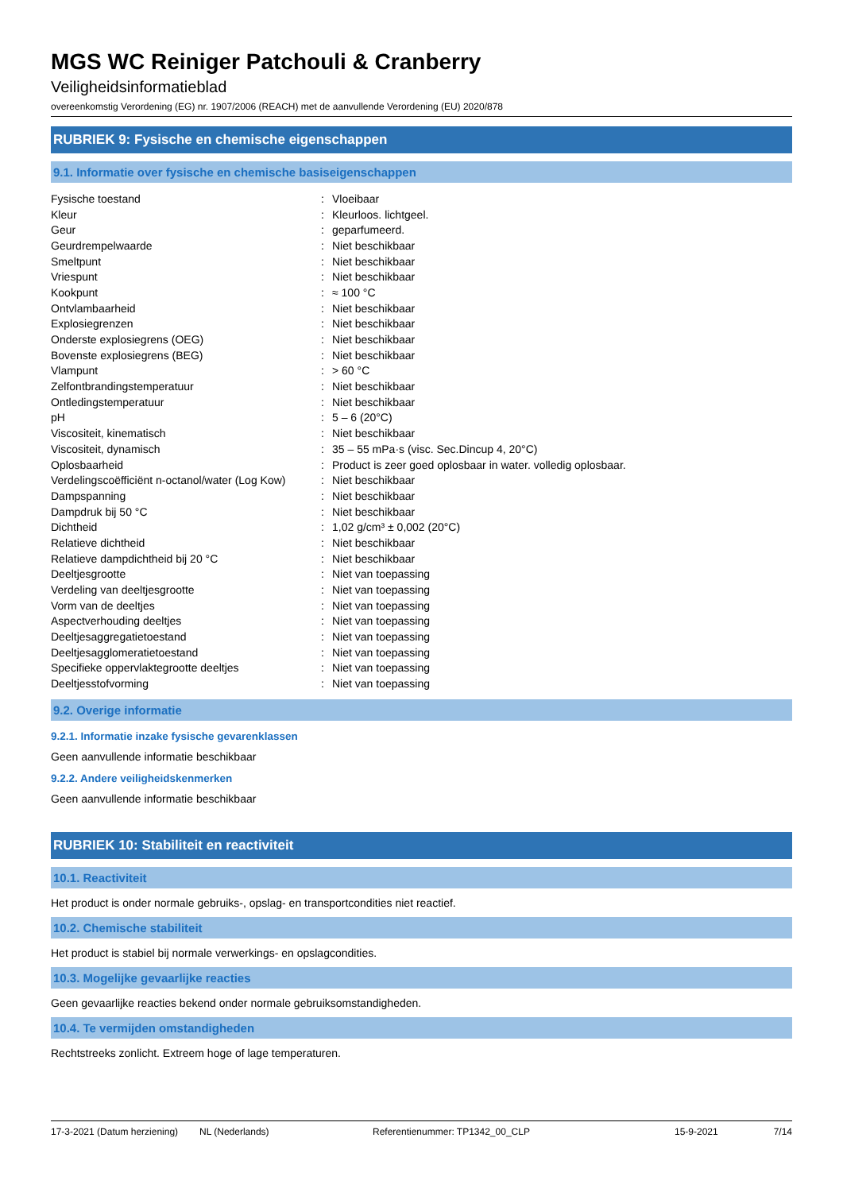MGS WC Reiniger Patchouli & Cranberry
Veiligheidsinformatieblad
overeenkomstig Verordening (EG) nr. 1907/2006 (REACH) met de aanvullende Verordening (EU) 2020/878
RUBRIEK 9: Fysische en chemische eigenschappen
9.1. Informatie over fysische en chemische basiseigenschappen
| Fysische toestand | : | Vloeibaar |
| Kleur | : | Kleurloos. lichtgeel. |
| Geur | : | geparfumeerd. |
| Geurdrempelwaarde | : | Niet beschikbaar |
| Smeltpunt | : | Niet beschikbaar |
| Vriespunt | : | Niet beschikbaar |
| Kookpunt | : | ≈ 100 °C |
| Ontvlambaarheid | : | Niet beschikbaar |
| Explosiegrenzen | : | Niet beschikbaar |
| Onderste explosiegrens (OEG) | : | Niet beschikbaar |
| Bovenste explosiegrens (BEG) | : | Niet beschikbaar |
| Vlampunt | : | > 60 °C |
| Zelfontbrandingstemperatuur | : | Niet beschikbaar |
| Ontledingstemperatuur | : | Niet beschikbaar |
| pH | : | 5 – 6 (20°C) |
| Viscositeit, kinematisch | : | Niet beschikbaar |
| Viscositeit, dynamisch | : | 35 – 55 mPa·s (visc. Sec.Dincup 4, 20°C) |
| Oplosbaarheid | : | Product is zeer goed oplosbaar in water. volledig oplosbaar. |
| Verdelingscoëfficiënt n-octanol/water (Log Kow) | : | Niet beschikbaar |
| Dampspanning | : | Niet beschikbaar |
| Dampdruk bij 50 °C | : | Niet beschikbaar |
| Dichtheid | : | 1,02 g/cm³ ± 0,002 (20°C) |
| Relatieve dichtheid | : | Niet beschikbaar |
| Relatieve dampdichtheid bij 20 °C | : | Niet beschikbaar |
| Deeltjesgrootte | : | Niet van toepassing |
| Verdeling van deeltjesgrootte | : | Niet van toepassing |
| Vorm van de deeltjes | : | Niet van toepassing |
| Aspectverhouding deeltjes | : | Niet van toepassing |
| Deeltjesaggregatietoestand | : | Niet van toepassing |
| Deeltjesagglomeratietoestand | : | Niet van toepassing |
| Specifieke oppervlaktegrootte deeltjes | : | Niet van toepassing |
| Deeltjesstofvorming | : | Niet van toepassing |
9.2. Overige informatie
9.2.1. Informatie inzake fysische gevarenklassen
Geen aanvullende informatie beschikbaar
9.2.2. Andere veiligheidskenmerken
Geen aanvullende informatie beschikbaar
RUBRIEK 10: Stabiliteit en reactiviteit
10.1. Reactiviteit
Het product is onder normale gebruiks-, opslag- en transportcondities niet reactief.
10.2. Chemische stabiliteit
Het product is stabiel bij normale verwerkings- en opslagcondities.
10.3. Mogelijke gevaarlijke reacties
Geen gevaarlijke reacties bekend onder normale gebruiksomstandigheden.
10.4. Te vermijden omstandigheden
Rechtstreeks zonlicht. Extreem hoge of lage temperaturen.
17-3-2021 (Datum herziening) NL (Nederlands) Referentienummer: TP1342_00_CLP 15-9-2021 7/14